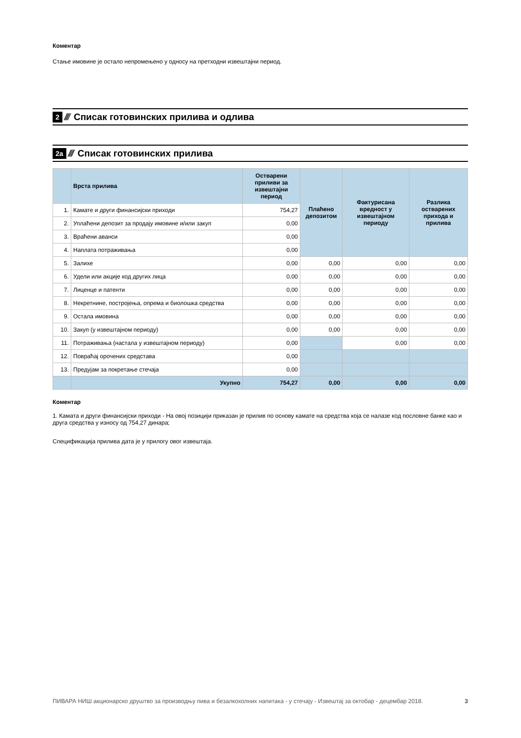Коментар
Стање имовине је остало непромењено у односу на претходни извештајни период.
2 //// Списак готовинских прилива и одлива
2а //// Списак готовинских прилива
| | Врста прилива | Остварени приливи за извештајни период | Плаћено депозитом | Фактурисана вредност у извештајном периоду | Разлика остварених прихода и прилива |
| --- | --- | --- | --- | --- | --- |
| 1. | Камате и други финансијски приходи | 754,27 | | | |
| 2. | Уплаћени депозит за продају имовине и/или закуп | 0,00 | | | |
| 3. | Враћени аванси | 0,00 | | | |
| 4. | Наплата потраживања | 0,00 | | | |
| 5. | Залихе | 0,00 | 0,00 | 0,00 | 0,00 |
| 6. | Удели или акције код других лица | 0,00 | 0,00 | 0,00 | 0,00 |
| 7. | Лиценце и патенти | 0,00 | 0,00 | 0,00 | 0,00 |
| 8. | Некретнине, постројења, опрема и биолошка средства | 0,00 | 0,00 | 0,00 | 0,00 |
| 9. | Остала имовина | 0,00 | 0,00 | 0,00 | 0,00 |
| 10. | Закуп (у извештајном периоду) | 0,00 | 0,00 | 0,00 | 0,00 |
| 11. | Потраживања (настала у извештајном периоду) | 0,00 | | 0,00 | 0,00 |
| 12. | Повраћај орочених средстава | 0,00 | | | |
| 13. | Предујам за покретање стечаја | 0,00 | | | |
| | Укупно | 754,27 | 0,00 | 0,00 | 0,00 |
Коментар
1. Камата и други финансијски приходи - На овој позицији приказан је прилив по основу камате на средства која се налазе код пословне банке као и друга средства у износу од 754,27 динара;
Спецификација прилива дата је у прилогу овог извештаја.
ПИВАРА НИШ акционарско друштво за производњу пива и безалкохолних напитака - у стечају - Извештај за октобар - децембар 2018. 3